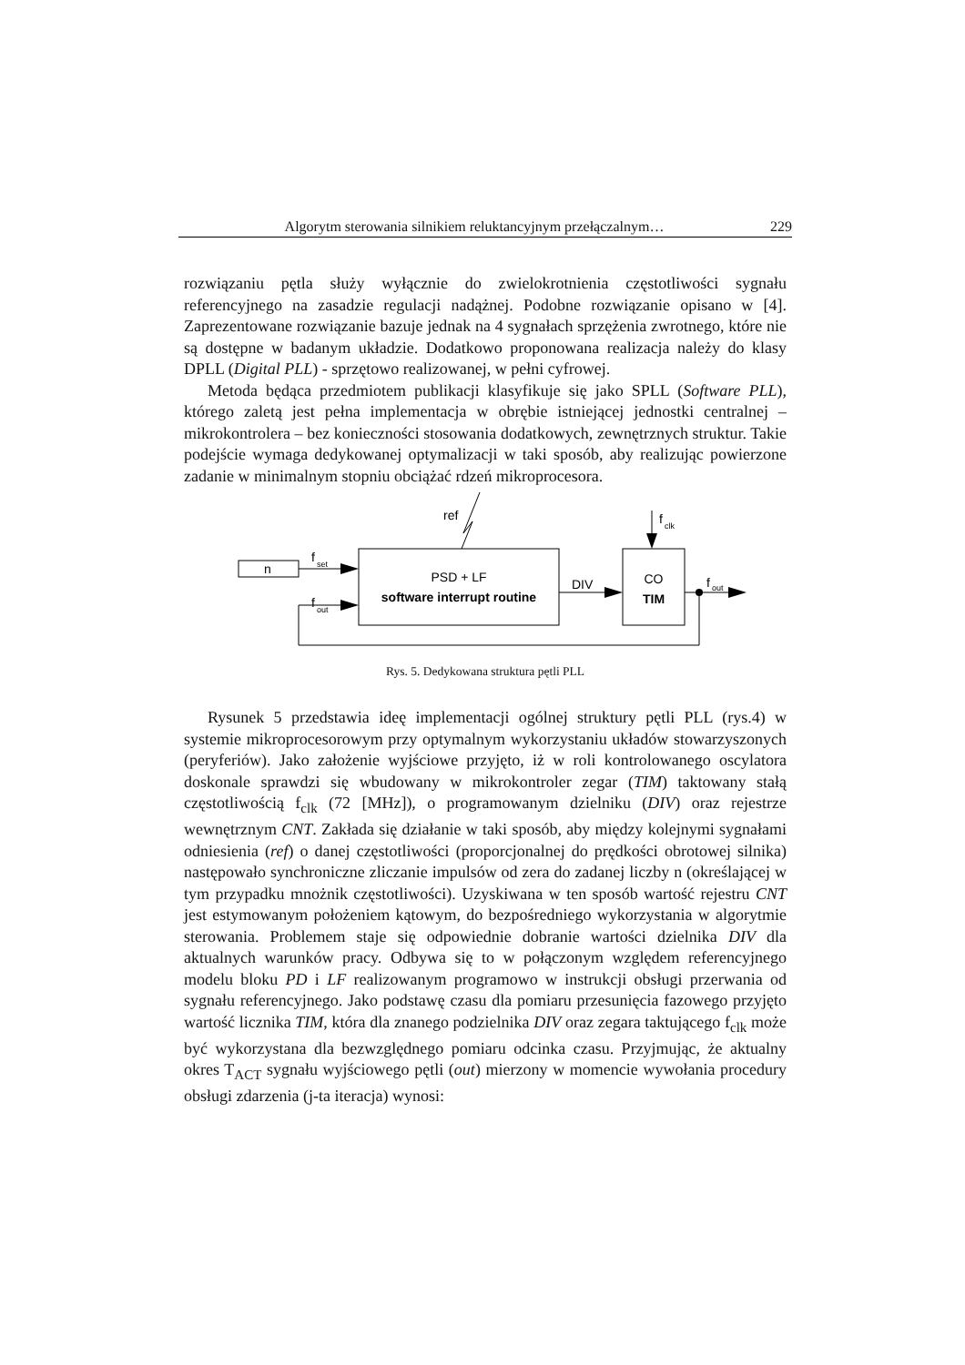Algorytm sterowania silnikiem reluktancyjnym przełączalnym… 229
rozwiązaniu pętla służy wyłącznie do zwielokrotnienia częstotliwości sygnału referencyjnego na zasadzie regulacji nadążnej. Podobne rozwiązanie opisano w [4]. Zaprezentowane rozwiązanie bazuje jednak na 4 sygnałach sprzężenia zwrotnego, które nie są dostępne w badanym układzie. Dodatkowo proponowana realizacja należy do klasy DPLL (Digital PLL) - sprzętowo realizowanej, w pełni cyfrowej.
Metoda będąca przedmiotem publikacji klasyfikuje się jako SPLL (Software PLL), którego zaletą jest pełna implementacja w obrębie istniejącej jednostki centralnej – mikrokontrolera – bez konieczności stosowania dodatkowych, zewnętrznych struktur. Takie podejście wymaga dedykowanej optymalizacji w taki sposób, aby realizując powierzone zadanie w minimalnym stopniu obciążać rdzeń mikroprocesora.
n
f
set
f
out
PSD + LF
software interrupt routine
ref
DIV
CO
TIM
f
clk
f
out
Rys. 5. Dedykowana struktura pętli PLL
Rysunek 5 przedstawia ideę implementacji ogólnej struktury pętli PLL (rys.4) w systemie mikroprocesorowym przy optymalnym wykorzystaniu układów stowarzyszonych (peryferiów). Jako założenie wyjściowe przyjęto, iż w roli kontrolowanego oscylatora doskonale sprawdzi się wbudowany w mikrokontroler zegar (TIM) taktowany stałą częstotliwością f<sub>clk</sub> (72 [MHz]), o programowanym dzielniku (DIV) oraz rejestrze wewnętrznym CNT. Zakłada się działanie w taki sposób, aby między kolejnymi sygnałami odniesienia (ref) o danej częstotliwości (proporcjonalnej do prędkości obrotowej silnika) następowało synchroniczne zliczanie impulsów od zera do zadanej liczby n (określającej w tym przypadku mnożnik częstotliwości). Uzyskiwana w ten sposób wartość rejestru CNT jest estymowanym położeniem kątowym, do bezpośredniego wykorzystania w algorytmie sterowania. Problemem staje się odpowiednie dobranie wartości dzielnika DIV dla aktualnych warunków pracy. Odbywa się to w połączonym względem referencyjnego modelu bloku PD i LF realizowanym programowo w instrukcji obsługi przerwania od sygnału referencyjnego. Jako podstawę czasu dla pomiaru przesunięcia fazowego przyjęto wartość licznika TIM, która dla znanego podzielnika DIV oraz zegara taktującego f<sub>clk</sub> może być wykorzystana dla bezwzględnego pomiaru odcinka czasu. Przyjmując, że aktualny okres T<sub>ACT</sub> sygnału wyjściowego pętli (out) mierzony w momencie wywołania procedury obsługi zdarzenia (j-ta iteracja) wynosi: